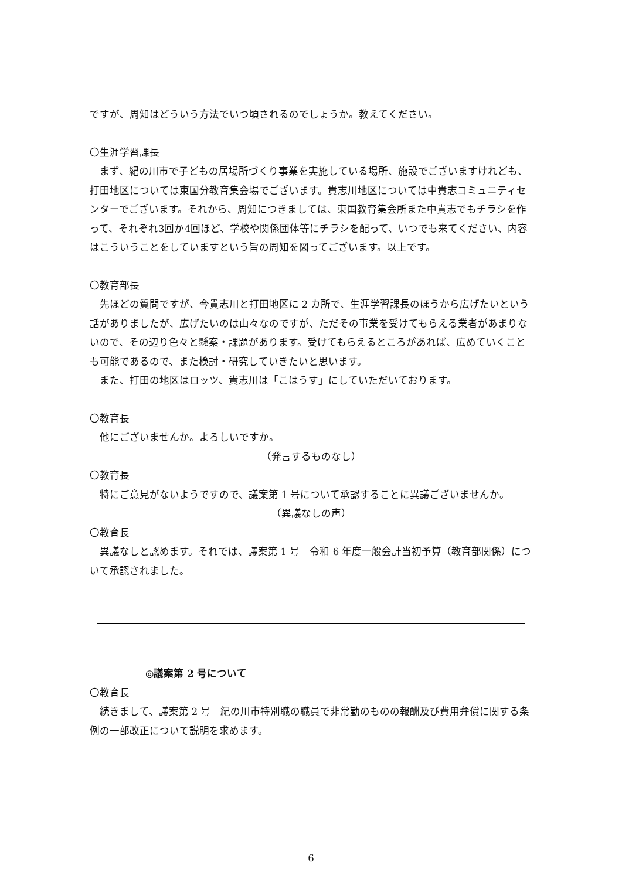ですが、周知はどういう方法でいつ頃されるのでしょうか。教えてください。
〇生涯学習課長
まず、紀の川市で子どもの居場所づくり事業を実施している場所、施設でございますけれども、打田地区については東国分教育集会場でございます。貴志川地区については中貴志コミュニティセンターでございます。それから、周知につきましては、東国教育集会所また中貴志でもチラシを作って、それぞれ3回か4回ほど、学校や関係団体等にチラシを配って、いつでも来てください、内容はこういうことをしていますという旨の周知を図ってございます。以上です。
〇教育部長
先ほどの質問ですが、今貴志川と打田地区に 2 カ所で、生涯学習課長のほうから広げたいという話がありましたが、広げたいのは山々なのですが、ただその事業を受けてもらえる業者があまりないので、その辺り色々と懸案・課題があります。受けてもらえるところがあれば、広めていくことも可能であるので、また検討・研究していきたいと思います。
また、打田の地区はロッツ、貴志川は「こはうす」にしていただいております。
〇教育長
他にございませんか。よろしいですか。
（発言するものなし）
〇教育長
特にご意見がないようですので、議案第 1 号について承認することに異議ございませんか。
（異議なしの声）
〇教育長
異議なしと認めます。それでは、議案第 1 号　令和 6 年度一般会計当初予算（教育部関係）について承認されました。
◎議案第 2 号について
〇教育長
続きまして、議案第 2 号　紀の川市特別職の職員で非常勤のものの報酬及び費用弁償に関する条例の一部改正について説明を求めます。
6